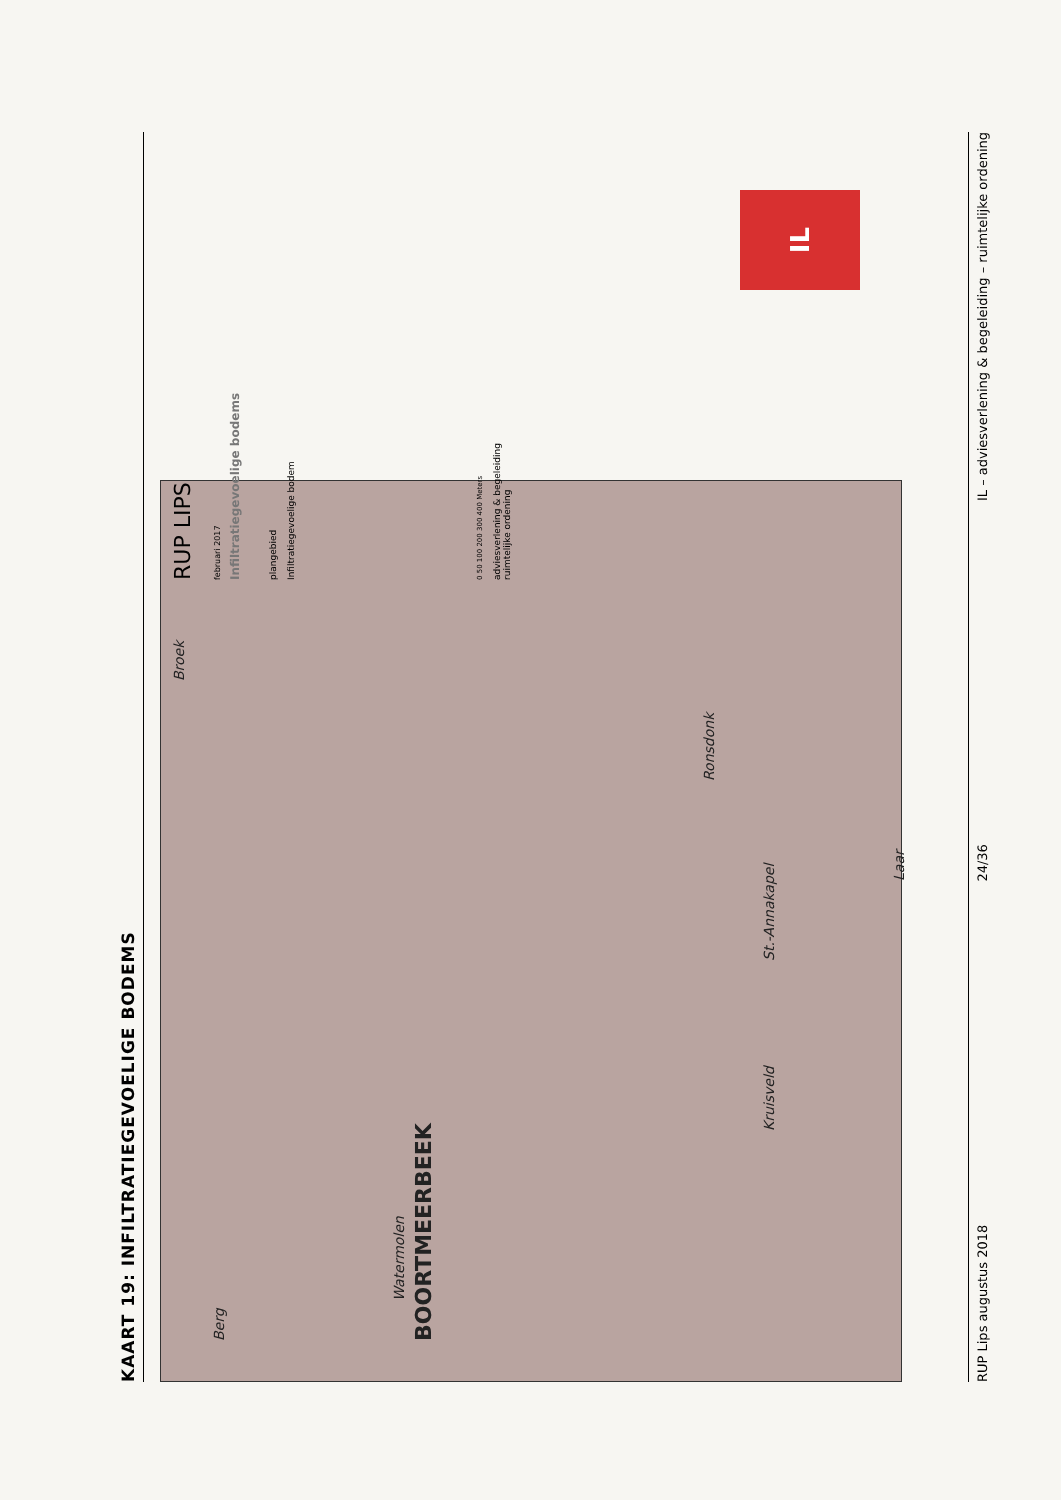KAART 19: INFILTRATIEGEVOELIGE BODEMS
BOORTMEERBEEK
Ronsdonk
Laar
St.-Annakapel
Kruisveld
Watermolen
Berg
Broek
RUP LIPS
februari 2017
Infiltratiegevoelige bodems
plangebied
Infiltratiegevoelige bodem
0 50 100 200 300 400 Meters
adviesverlening & begeleiding
ruimtelijke ordening
IL
RUP Lips augustus 2018 24/36 IL – adviesverlening & begeleiding – ruimtelijke ordening